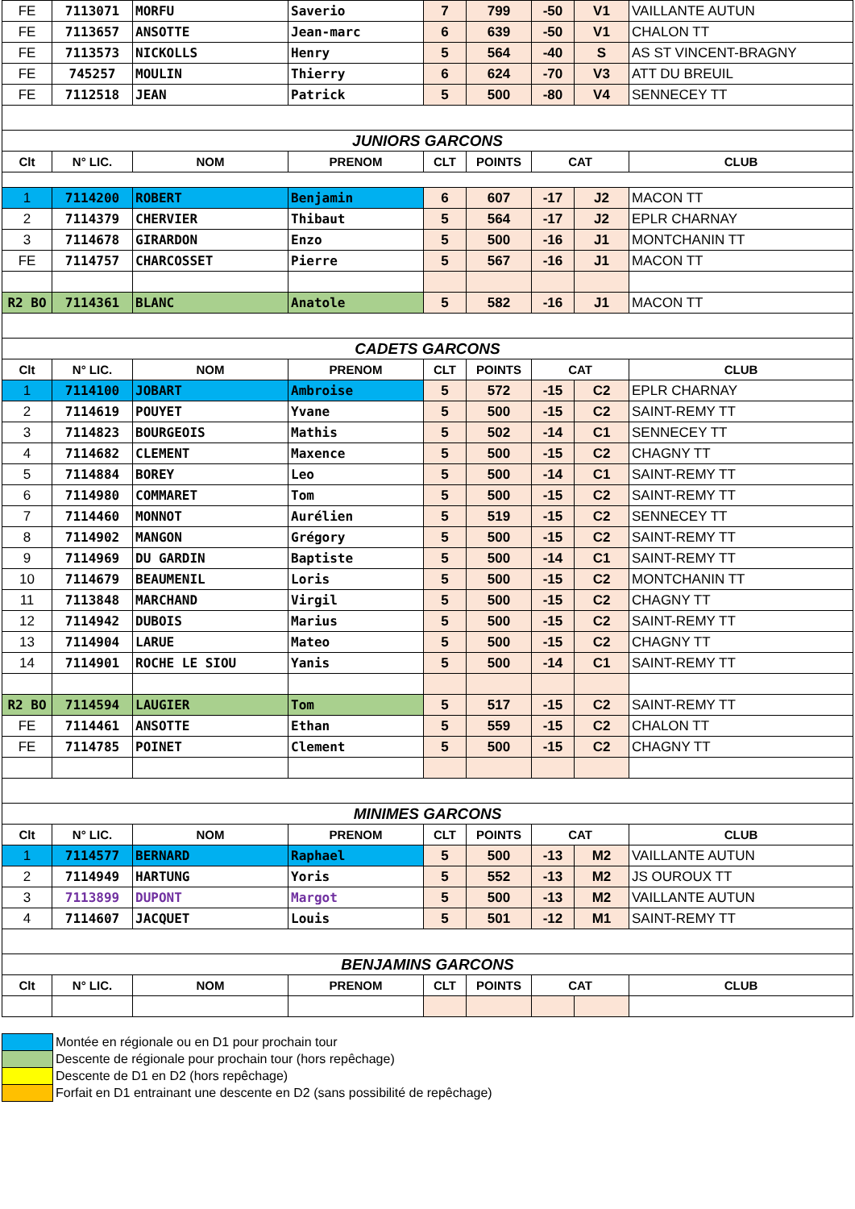| FE | 7113071 | MORFU | Saverio | 7 | 799 | -50 | V1 | VAILLANTE AUTUN |
| FE | 7113657 | ANSOTTE | Jean-marc | 6 | 639 | -50 | V1 | CHALON TT |
| FE | 7113573 | NICKOLLS | Henry | 5 | 564 | -40 | S | AS ST VINCENT-BRAGNY |
| FE | 745257 | MOULIN | Thierry | 6 | 624 | -70 | V3 | ATT DU BREUIL |
| FE | 7112518 | JEAN | Patrick | 5 | 500 | -80 | V4 | SENNECEY TT |
| JUNIORS GARCONS | | | | | | | | |
| Clt | N° LIC. | NOM | PRENOM | CLT | POINTS | CAT | | CLUB |
| 1 | 7114200 | ROBERT | Benjamin | 6 | 607 | -17 | J2 | MACON TT |
| 2 | 7114379 | CHERVIER | Thibaut | 5 | 564 | -17 | J2 | EPLR CHARNAY |
| 3 | 7114678 | GIRARDON | Enzo | 5 | 500 | -16 | J1 | MONTCHANIN TT |
| FE | 7114757 | CHARCOSSET | Pierre | 5 | 567 | -16 | J1 | MACON TT |
| R2 BO | 7114361 | BLANC | Anatole | 5 | 582 | -16 | J1 | MACON TT |
| CADETS GARCONS | | | | | | | | |
| Clt | N° LIC. | NOM | PRENOM | CLT | POINTS | CAT | | CLUB |
| 1 | 7114100 | JOBART | Ambroise | 5 | 572 | -15 | C2 | EPLR CHARNAY |
| 2 | 7114619 | POUYET | Yvane | 5 | 500 | -15 | C2 | SAINT-REMY TT |
| 3 | 7114823 | BOURGEOIS | Mathis | 5 | 502 | -14 | C1 | SENNECEY TT |
| 4 | 7114682 | CLEMENT | Maxence | 5 | 500 | -15 | C2 | CHAGNY TT |
| 5 | 7114884 | BOREY | Leo | 5 | 500 | -14 | C1 | SAINT-REMY TT |
| 6 | 7114980 | COMMARET | Tom | 5 | 500 | -15 | C2 | SAINT-REMY TT |
| 7 | 7114460 | MONNOT | Aurélien | 5 | 519 | -15 | C2 | SENNECEY TT |
| 8 | 7114902 | MANGON | Grégory | 5 | 500 | -15 | C2 | SAINT-REMY TT |
| 9 | 7114969 | DU GARDIN | Baptiste | 5 | 500 | -14 | C1 | SAINT-REMY TT |
| 10 | 7114679 | BEAUMENIL | Loris | 5 | 500 | -15 | C2 | MONTCHANIN TT |
| 11 | 7113848 | MARCHAND | Virgil | 5 | 500 | -15 | C2 | CHAGNY TT |
| 12 | 7114942 | DUBOIS | Marius | 5 | 500 | -15 | C2 | SAINT-REMY TT |
| 13 | 7114904 | LARUE | Mateo | 5 | 500 | -15 | C2 | CHAGNY TT |
| 14 | 7114901 | ROCHE LE SIOU | Yanis | 5 | 500 | -14 | C1 | SAINT-REMY TT |
| R2 BO | 7114594 | LAUGIER | Tom | 5 | 517 | -15 | C2 | SAINT-REMY TT |
| FE | 7114461 | ANSOTTE | Ethan | 5 | 559 | -15 | C2 | CHALON TT |
| FE | 7114785 | POINET | Clement | 5 | 500 | -15 | C2 | CHAGNY TT |
| MINIMES GARCONS | | | | | | | | |
| Clt | N° LIC. | NOM | PRENOM | CLT | POINTS | CAT | | CLUB |
| 1 | 7114577 | BERNARD | Raphael | 5 | 500 | -13 | M2 | VAILLANTE AUTUN |
| 2 | 7114949 | HARTUNG | Yoris | 5 | 552 | -13 | M2 | JS OUROUX TT |
| 3 | 7113899 | DUPONT | Margot | 5 | 500 | -13 | M2 | VAILLANTE AUTUN |
| 4 | 7114607 | JACQUET | Louis | 5 | 501 | -12 | M1 | SAINT-REMY TT |
| BENJAMINS GARCONS | | | | | | | | |
| Clt | N° LIC. | NOM | PRENOM | CLT | POINTS | CAT | | CLUB |
Montée en régionale ou en D1 pour prochain tour
Descente de régionale pour prochain tour (hors repêchage)
Descente de D1 en D2 (hors repêchage)
Forfait en D1 entrainant une descente en D2 (sans possibilité de repêchage)